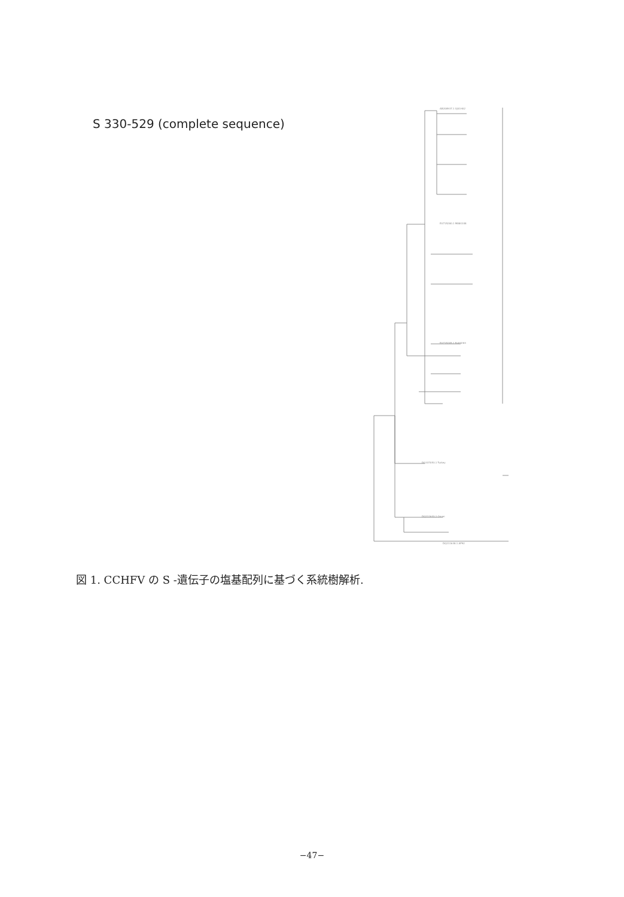S 330-529 (complete sequence)
AB208937.1 XJ01H02
EU715280.1 M884348
EU715285.1 Ba84283
DQ337053.1 Turkey
DQ211643.1 Oman
DQ211638.1 AP92
図 1. CCHFV の S -遺伝子の塩基配列に基づく系統樹解析.
−47−